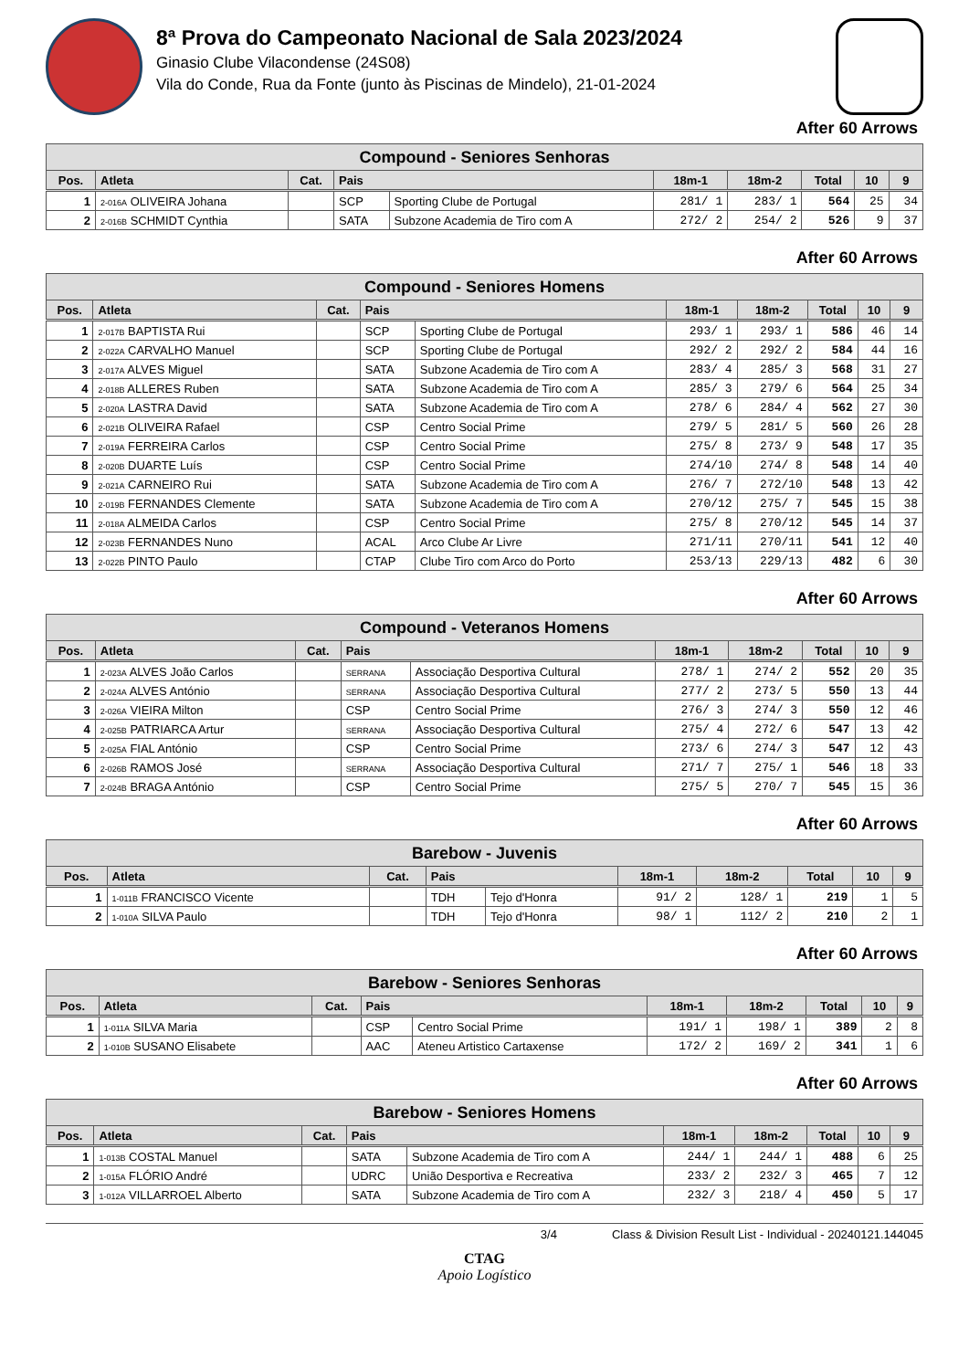8ª Prova do Campeonato Nacional de Sala 2023/2024
Ginasio Clube Vilacondense (24S08)
Vila do Conde, Rua da Fonte (junto às Piscinas de Mindelo), 21-01-2024
After 60 Arrows
| Compound - Seniores Senhoras | | | | | | | | | |
| --- | --- | --- | --- | --- | --- | --- | --- | --- | --- |
| Pos. | Atleta | Cat. | Pais | | 18m-1 | 18m-2 | Total | 10 | 9 |
| 1 | 2-016A OLIVEIRA Johana | | SCP | Sporting Clube de Portugal | 281/ 1 | 283/ 1 | 564 | 25 | 34 |
| 2 | 2-016B SCHMIDT Cynthia | | SATA | Subzone Academia de Tiro com A | 272/ 2 | 254/ 2 | 526 | 9 | 37 |
After 60 Arrows
| Compound - Seniores Homens | | | | | | | | | |
| --- | --- | --- | --- | --- | --- | --- | --- | --- | --- |
| Pos. | Atleta | Cat. | Pais | | 18m-1 | 18m-2 | Total | 10 | 9 |
| 1 | 2-017B BAPTISTA Rui | | SCP | Sporting Clube de Portugal | 293/ 1 | 293/ 1 | 586 | 46 | 14 |
| 2 | 2-022A CARVALHO Manuel | | SCP | Sporting Clube de Portugal | 292/ 2 | 292/ 2 | 584 | 44 | 16 |
| 3 | 2-017A ALVES Miguel | | SATA | Subzone Academia de Tiro com A | 283/ 4 | 285/ 3 | 568 | 31 | 27 |
| 4 | 2-018B ALLERES Ruben | | SATA | Subzone Academia de Tiro com A | 285/ 3 | 279/ 6 | 564 | 25 | 34 |
| 5 | 2-020A LASTRA David | | SATA | Subzone Academia de Tiro com A | 278/ 6 | 284/ 4 | 562 | 27 | 30 |
| 6 | 2-021B OLIVEIRA Rafael | | CSP | Centro Social Prime | 279/ 5 | 281/ 5 | 560 | 26 | 28 |
| 7 | 2-019A FERREIRA Carlos | | CSP | Centro Social Prime | 275/ 8 | 273/ 9 | 548 | 17 | 35 |
| 8 | 2-020B DUARTE Luís | | CSP | Centro Social Prime | 274/10 | 274/ 8 | 548 | 14 | 40 |
| 9 | 2-021A CARNEIRO Rui | | SATA | Subzone Academia de Tiro com A | 276/ 7 | 272/10 | 548 | 13 | 42 |
| 10 | 2-019B FERNANDES Clemente | | SATA | Subzone Academia de Tiro com A | 270/12 | 275/ 7 | 545 | 15 | 38 |
| 11 | 2-018A ALMEIDA Carlos | | CSP | Centro Social Prime | 275/ 8 | 270/12 | 545 | 14 | 37 |
| 12 | 2-023B FERNANDES Nuno | | ACAL | Arco Clube Ar Livre | 271/11 | 270/11 | 541 | 12 | 40 |
| 13 | 2-022B PINTO Paulo | | CTAP | Clube Tiro com Arco do Porto | 253/13 | 229/13 | 482 | 6 | 30 |
After 60 Arrows
| Compound - Veteranos Homens | | | | | | | | | |
| --- | --- | --- | --- | --- | --- | --- | --- | --- | --- |
| Pos. | Atleta | Cat. | Pais | | 18m-1 | 18m-2 | Total | 10 | 9 |
| 1 | 2-023A ALVES João Carlos | | SERRANA | Associação Desportiva Cultural | 278/ 1 | 274/ 2 | 552 | 20 | 35 |
| 2 | 2-024A ALVES António | | SERRANA | Associação Desportiva Cultural | 277/ 2 | 273/ 5 | 550 | 13 | 44 |
| 3 | 2-026A VIEIRA Milton | | CSP | Centro Social Prime | 276/ 3 | 274/ 3 | 550 | 12 | 46 |
| 4 | 2-025B PATRIARCA Artur | | SERRANA | Associação Desportiva Cultural | 275/ 4 | 272/ 6 | 547 | 13 | 42 |
| 5 | 2-025A FIAL António | | CSP | Centro Social Prime | 273/ 6 | 274/ 3 | 547 | 12 | 43 |
| 6 | 2-026B RAMOS José | | SERRANA | Associação Desportiva Cultural | 271/ 7 | 275/ 1 | 546 | 18 | 33 |
| 7 | 2-024B BRAGA António | | CSP | Centro Social Prime | 275/ 5 | 270/ 7 | 545 | 15 | 36 |
After 60 Arrows
| Barebow - Juvenis | | | | | | | | | |
| --- | --- | --- | --- | --- | --- | --- | --- | --- | --- |
| Pos. | Atleta | Cat. | Pais | | 18m-1 | 18m-2 | Total | 10 | 9 |
| 1 | 1-011B FRANCISCO Vicente | | TDH | Tejo d'Honra | 91/ 2 | 128/ 1 | 219 | 1 | 5 |
| 2 | 1-010A SILVA Paulo | | TDH | Tejo d'Honra | 98/ 1 | 112/ 2 | 210 | 2 | 1 |
After 60 Arrows
| Barebow - Seniores Senhoras | | | | | | | | | |
| --- | --- | --- | --- | --- | --- | --- | --- | --- | --- |
| Pos. | Atleta | Cat. | Pais | | 18m-1 | 18m-2 | Total | 10 | 9 |
| 1 | 1-011A SILVA Maria | | CSP | Centro Social Prime | 191/ 1 | 198/ 1 | 389 | 2 | 8 |
| 2 | 1-010B SUSANO Elisabete | | AAC | Ateneu Artistico Cartaxense | 172/ 2 | 169/ 2 | 341 | 1 | 6 |
After 60 Arrows
| Barebow - Seniores Homens | | | | | | | | | |
| --- | --- | --- | --- | --- | --- | --- | --- | --- | --- |
| Pos. | Atleta | Cat. | Pais | | 18m-1 | 18m-2 | Total | 10 | 9 |
| 1 | 1-013B COSTAL Manuel | | SATA | Subzone Academia de Tiro com A | 244/ 1 | 244/ 1 | 488 | 6 | 25 |
| 2 | 1-015A FLÓRIO André | | UDRC | União Desportiva e Recreativa | 233/ 2 | 232/ 3 | 465 | 7 | 12 |
| 3 | 1-012A VILLARROEL Alberto | | SATA | Subzone Academia de Tiro com A | 232/ 3 | 218/ 4 | 450 | 5 | 17 |
3/4 Class & Division Result List - Individual - 20240121.144045
CTAG
Apoio Logístico